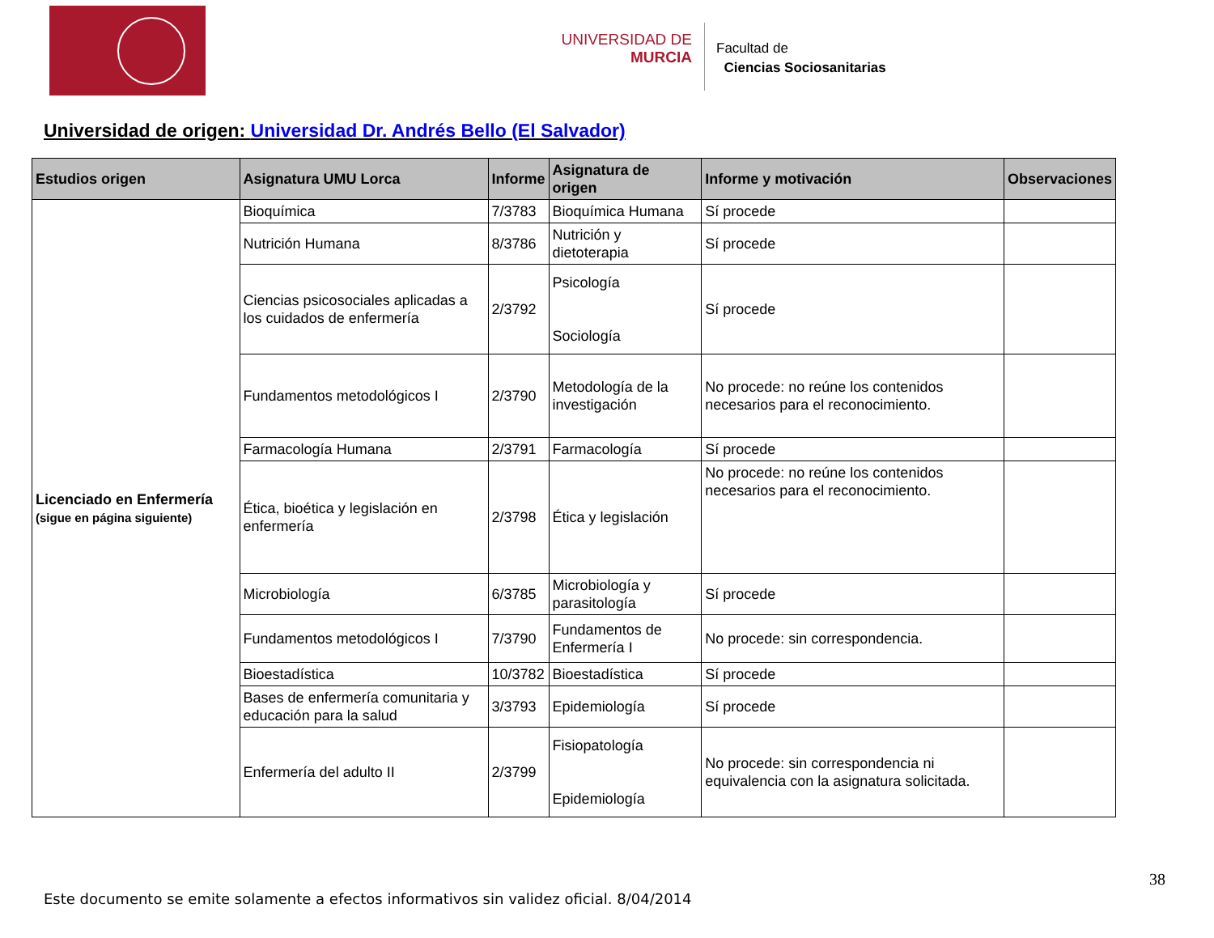UNIVERSIDAD DE
MURCIA
Facultad de
Ciencias Sociosanitarias
Universidad de origen: Universidad Dr. Andrés Bello (El Salvador)
| Estudios origen | Asignatura UMU Lorca | Informe | Asignatura de origen | Informe y motivación | Observaciones |
| --- | --- | --- | --- | --- | --- |
| Licenciado en Enfermería (sigue en página siguiente) | Bioquímica | 7/3783 | Bioquímica Humana | Sí procede | |
| | Nutrición Humana | 8/3786 | Nutrición y dietoterapia | Sí procede | |
| | Ciencias psicosociales aplicadas a los cuidados de enfermería | 2/3792 | Psicología Sociología | Sí procede | |
| | Fundamentos metodológicos I | 2/3790 | Metodología de la investigación | No procede: no reúne los contenidos necesarios para el reconocimiento. | |
| | Farmacología Humana | 2/3791 | Farmacología | Sí procede | |
| | Ética, bioética y legislación en enfermería | 2/3798 | Ética y legislación | No procede: no reúne los contenidos necesarios para el reconocimiento. | |
| | Microbiología | 6/3785 | Microbiología y parasitología | Sí procede | |
| | Fundamentos metodológicos I | 7/3790 | Fundamentos de Enfermería I | No procede: sin correspondencia. | |
| | Bioestadística | 10/3782 | Bioestadística | Sí procede | |
| | Bases de enfermería comunitaria y educación para la salud | 3/3793 | Epidemiología | Sí procede | |
| | Enfermería del adulto II | 2/3799 | Fisiopatología Epidemiología | No procede: sin correspondencia ni equivalencia con la asignatura solicitada. | |
38
Este documento se emite solamente a efectos informativos sin validez oficial. 8/04/2014